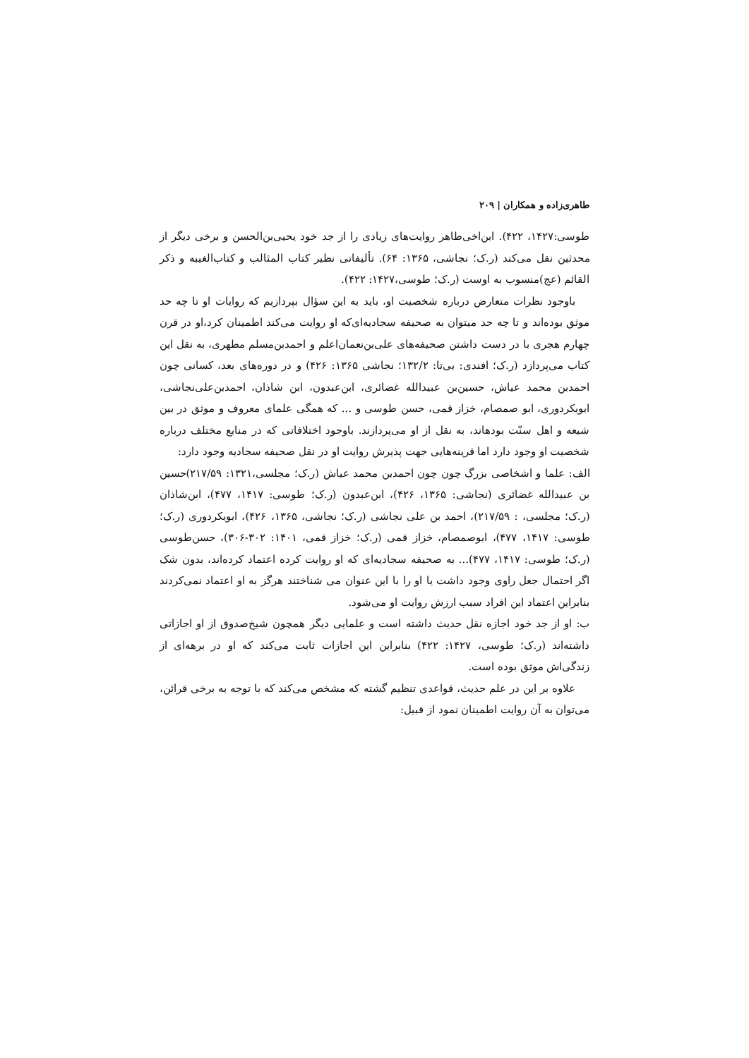طاهری‌زاده و همکاران | ۲۰۹
طوسی:۱۴۲۷، ۴۲۲). ابن‌اخی‌طاهر روایت‌های زیادی را از جد خود یحیی‌بن‌الحسن و برخی دیگر از محدثین نقل می‌کند (ر.ک؛ نجاشی، ۱۳۶۵: ۶۴). تألیفاتی نظیر کتاب المثالب و کتاب‌الغیبه و ذکر القائم (عج)منسوب به اوست (ر.ک؛ طوسی،۱۴۲۷: ۴۲۲).
باوجود نظرات متعارض درباره شخصیت او، باید به این سؤال بپردازیم که روایات او تا چه حد موثق بوده‌اند و تا چه حد میتوان به صحیفه سجادیه‌ای‌که او روایت می‌کند اطمینان کرد،او در قرن چهارم هجری با در دست داشتن صحیفه‌های علی‌بن‌نعمان‌اعلم و احمدبن‌مسلم مطهری، به نقل این کتاب می‌پردازد (ر.ک؛ افندی: بی‌تا: ۱۳۲/۲؛ نجاشی ۱۳۶۵: ۴۲۶) و در دوره‌های بعد، کسانی چون احمدبن محمد عیاش، حسین‌بن عبیدالله غضائری، ابن‌عبدون، ابن شاذان، احمدبن‌علی‌نجاشی، ابوبکردوری، ابو صمصام، خزاز قمی، حسن طوسی و ... که همگی علمای معروف و موثق در بین شیعه و اهل سنّت بودهاند، به نقل از او می‌پردازند. باوجود اختلافاتی که در منابع مختلف درباره شخصیت او وجود دارد اما قرینه‌هایی جهت پذیرش روایت او در نقل صحیفه سجادیه وجود دارد:
الف: علما و اشخاصی بزرگ چون چون احمدبن محمد عیاش (ر.ک؛ مجلسی،۱۳۲۱: ۲۱۷/۵۹)حسین بن عبیدالله غضائری (نجاشی: ۱۳۶۵، ۴۲۶)، ابن‌عبدون (ر.ک؛ طوسی: ۱۴۱۷، ۴۷۷)، ابن‌شاذان (ر.ک؛ مجلسی، : ۲۱۷/۵۹)، احمد بن علی نجاشی (ر.ک؛ نجاشی، ۱۳۶۵، ۴۲۶)، ابوبکردوری (ر.ک؛ طوسی: ۱۴۱۷، ۴۷۷)، ابوصمصام، خزاز قمی (ر.ک؛ خزاز قمی، ۱۴۰۱: ۳۰۲-۳۰۶)، حسن‌طوسی (ر.ک؛ طوسی: ۱۴۱۷، ۴۷۷)... به صحیفه سجادیه‌ای که او روایت کرده اعتماد کرده‌اند، بدون شک اگر احتمال جعل راوی وجود داشت یا او را با این عنوان می شناختند هرگز به او اعتماد نمی‌کردند بنابراین اعتماد این افراد سبب ارزش روایت او می‌شود.
ب: او از جد خود اجازه نقل حدیث داشته است و علمایی دیگر همچون شیخ‌صدوق از او اجازاتی داشته‌اند (ر.ک؛ طوسی، ۱۴۲۷: ۴۲۲) بنابراین این اجازات ثابت می‌کند که او در برهه‌ای از زندگی‌اش موثق بوده است.
علاوه بر این در علم حدیث، قواعدی تنظیم گشته که مشخص می‌کند که با توجه به برخی قرائن، می‌توان به آن روایت اطمینان نمود از قبیل: